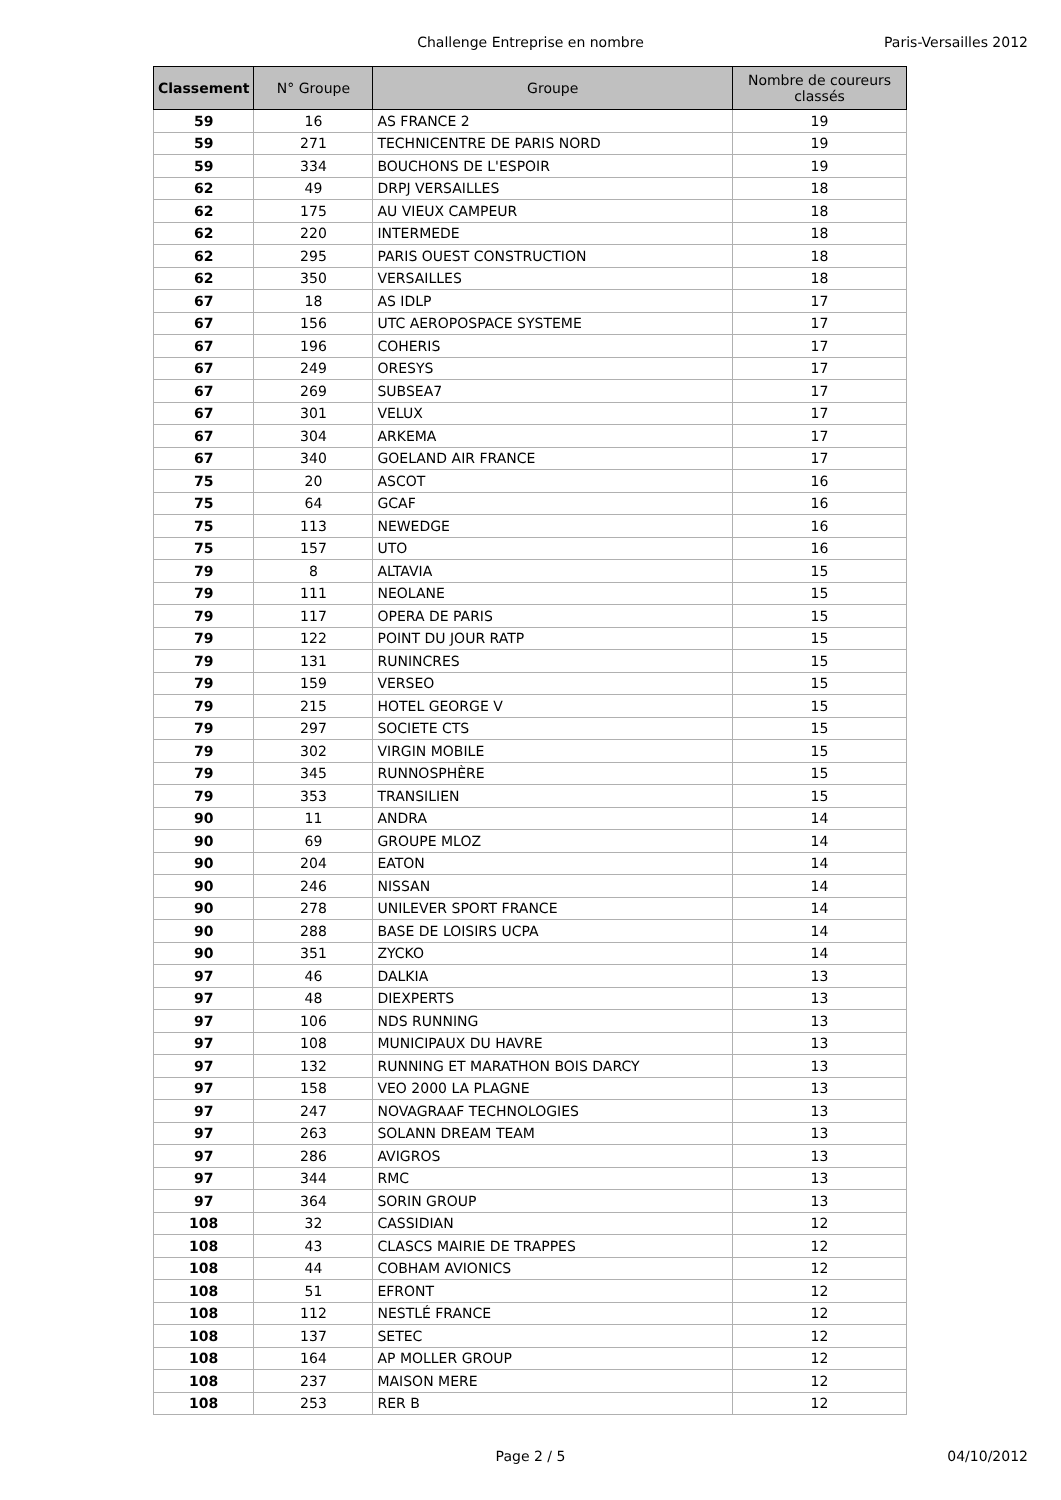Challenge Entreprise en nombre Paris-Versailles 2012
| Classement | N° Groupe | Groupe | Nombre de coureurs classés |
| --- | --- | --- | --- |
| 59 | 16 | AS FRANCE 2 | 19 |
| 59 | 271 | TECHNICENTRE DE PARIS NORD | 19 |
| 59 | 334 | BOUCHONS DE L'ESPOIR | 19 |
| 62 | 49 | DRPJ VERSAILLES | 18 |
| 62 | 175 | AU VIEUX CAMPEUR | 18 |
| 62 | 220 | INTERMEDE | 18 |
| 62 | 295 | PARIS OUEST CONSTRUCTION | 18 |
| 62 | 350 | VERSAILLES | 18 |
| 67 | 18 | AS IDLP | 17 |
| 67 | 156 | UTC AEROPOSPACE SYSTEME | 17 |
| 67 | 196 | COHERIS | 17 |
| 67 | 249 | ORESYS | 17 |
| 67 | 269 | SUBSEA7 | 17 |
| 67 | 301 | VELUX | 17 |
| 67 | 304 | ARKEMA | 17 |
| 67 | 340 | GOELAND AIR FRANCE | 17 |
| 75 | 20 | ASCOT | 16 |
| 75 | 64 | GCAF | 16 |
| 75 | 113 | NEWEDGE | 16 |
| 75 | 157 | UTO | 16 |
| 79 | 8 | ALTAVIA | 15 |
| 79 | 111 | NEOLANE | 15 |
| 79 | 117 | OPERA DE PARIS | 15 |
| 79 | 122 | POINT DU JOUR RATP | 15 |
| 79 | 131 | RUNINCRES | 15 |
| 79 | 159 | VERSEO | 15 |
| 79 | 215 | HOTEL GEORGE V | 15 |
| 79 | 297 | SOCIETE CTS | 15 |
| 79 | 302 | VIRGIN MOBILE | 15 |
| 79 | 345 | RUNNOSPHÈRE | 15 |
| 79 | 353 | TRANSILIEN | 15 |
| 90 | 11 | ANDRA | 14 |
| 90 | 69 | GROUPE MLOZ | 14 |
| 90 | 204 | EATON | 14 |
| 90 | 246 | NISSAN | 14 |
| 90 | 278 | UNILEVER SPORT FRANCE | 14 |
| 90 | 288 | BASE DE LOISIRS UCPA | 14 |
| 90 | 351 | ZYCKO | 14 |
| 97 | 46 | DALKIA | 13 |
| 97 | 48 | DIEXPERTS | 13 |
| 97 | 106 | NDS RUNNING | 13 |
| 97 | 108 | MUNICIPAUX DU HAVRE | 13 |
| 97 | 132 | RUNNING ET MARATHON BOIS DARCY | 13 |
| 97 | 158 | VEO 2000 LA PLAGNE | 13 |
| 97 | 247 | NOVAGRAAF TECHNOLOGIES | 13 |
| 97 | 263 | SOLANN DREAM TEAM | 13 |
| 97 | 286 | AVIGROS | 13 |
| 97 | 344 | RMC | 13 |
| 97 | 364 | SORIN GROUP | 13 |
| 108 | 32 | CASSIDIAN | 12 |
| 108 | 43 | CLASCS MAIRIE DE TRAPPES | 12 |
| 108 | 44 | COBHAM AVIONICS | 12 |
| 108 | 51 | EFRONT | 12 |
| 108 | 112 | NESTLÉ FRANCE | 12 |
| 108 | 137 | SETEC | 12 |
| 108 | 164 | AP MOLLER GROUP | 12 |
| 108 | 237 | MAISON MERE | 12 |
| 108 | 253 | RER B | 12 |
Page 2 / 5 04/10/2012